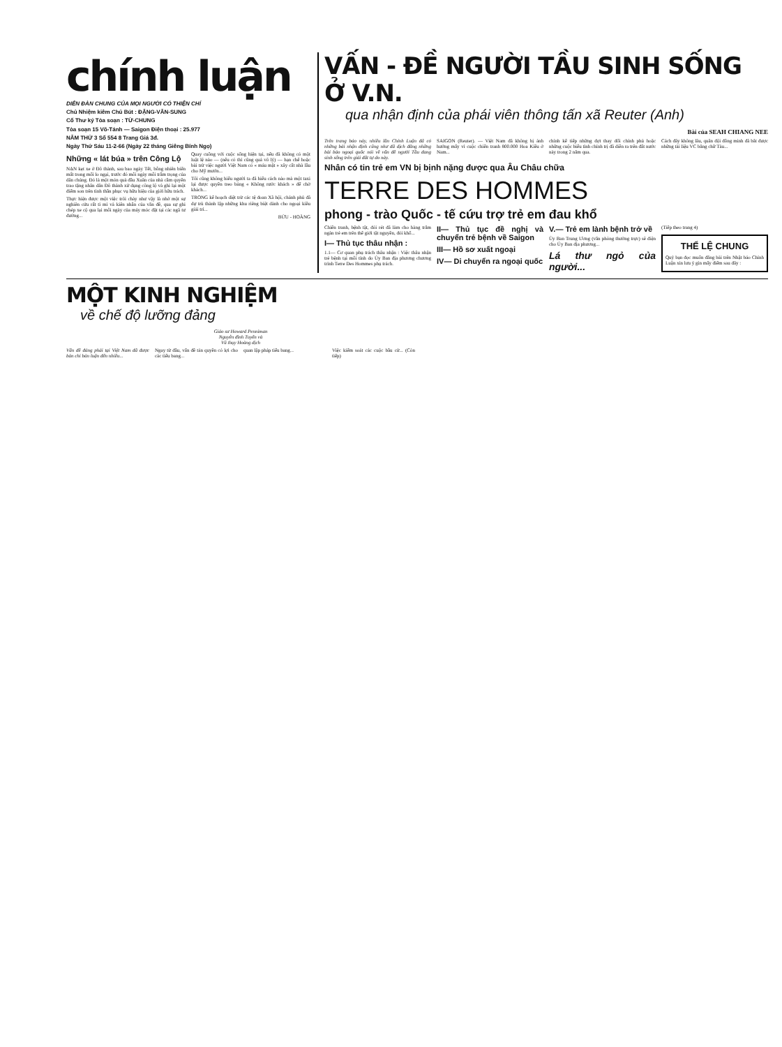chính luận
DIỄN ĐÀN CHUNG CỦA MỌI NGƯỜI CÓ THIỆN CHÍ
Chủ Nhiệm kiêm Chủ Bút : ĐẶNG-VĂN-SUNG
Cố Thư ký Tòa soạn : TỪ-CHUNG
Tòa soạn 15 Võ-Tánh — Saigon Điện thoại : 25.977
NĂM THỨ 3 Số 554 8 Trang Giá 3đ.
Ngày Thứ Sáu 11-2-66 (Ngày 22 tháng Giêng Bính Ngọ)
Những « lát búa » trên Công Lộ
NẠN kẹt xe ở Đô thành, sau bao ngày Tết, bỗng nhiên biến mất trong mối lo ngại, trước đó mỗi ngày mỗi trầm trọng của dân chúng. Đó là một món quà đầu Xuân của nhà cầm quyền trao tặng nhân dân Đô thành xử dụng công lộ và ghi lại một điểm son trên tinh thần phục vụ hữu hiệu của giới hữu trách.
Thực hiện được một việc trôi chảy như vậy là nhờ một sự nghiên cứu rất tỉ mỉ và kiên nhẫn của văn đề, qua sự ghi chép xe cộ qua lại mỗi ngày của máy móc đặt tại các ngã tư đường...
Quay cuồng với cuộc sống hiện tại, nếu đã không có một luật lệ nào — (nếu có thì cũng quá vô lý) — hạn chế hoặc bài trừ việc người Việt Nam có « máu mặt » xây cất nhà lầu cho Mỹ mướn...
Tôi cũng không hiểu người ta đã hiểu cách nào mà một taxi lại được quyền treo bảng « Không rước khách » để chờ khách...
TRONG kế hoạch diệt trừ các tệ đoan Xã hội, chánh phủ đã dự trù thành lập những khu riêng biệt dành cho ngoại kiều giải trí...
BỬU - HOÀNG
VẤN - ĐỀ NGƯỜI TẦU SINH SỐNG Ở V.N.
qua nhận định của phái viên thông tấn xã Reuter (Anh)
Bài của SEAH CHIANG NEE
Trên trang báo này, nhiều lần Chính Luận đã có những bài nhận định cũng như đã dịch đăng những bài báo ngoại quốc nói về vấn đề người Tầu đang sinh sống trên giải đất tự do này.
SAIGON (Reuter). — Việt Nam đã không bị ảnh hưởng mấy vì cuộc chiến tranh 800.000 Hoa Kiều ở Nam...
chính kế tiếp những đợt thay đổi chính phủ hoặc những cuộc biểu tình chính trị đã diễn ra trên đất nước này trong 2 năm qua.
Cách đây không lâu, quân đội đồng minh đã bắt được những tài liệu VC bằng chữ Tàu...
Nhân có tin trẻ em VN bị bịnh nặng được qua Âu Châu chữa
TERRE DES HOMMES
phong - trào Quốc - tế cứu trợ trẻ em đau khổ
Chiến tranh, bệnh tật, đói rét đã làm cho hàng trăm ngàn trẻ em trên thế giới tật nguyền, đói khổ...
I— Thủ tục thâu nhận :
1.1— Cơ quan phụ trách thâu nhận : Việc thâu nhận trẻ bệnh tại mỗi tỉnh do Ủy Ban địa phương chương trình Terre Des Hommes phụ trách.
II— Thủ tục đề nghị và chuyển trẻ bệnh về Saigon
III— Hồ sơ xuất ngoại
IV— Di chuyển ra ngoại quốc
V.— Trẻ em lành bệnh trở về
Ủy Ban Trung Ương (văn phòng thường trực) sẽ điện cho Ủy Ban địa phương...
Lá thư ngỏ của người...
(Tiếp theo trang 4)
THỂ LỆ CHUNG
Quý bạn đọc muốn đăng bài trên Nhật báo Chính Luận xin lưu ý gìn mấy điểm sau đây :
MỘT KINH NGHIỆM
về chế độ lưỡng đảng
Giáo sư Howard Penniman
Nguyễn đình Tuyến và
Vũ thụy Hoàng dịch
Vấn đề đảng phái tại Việt Nam đã được bàn chi bàn luận đến nhiều...
Ngay từ đầu, vấn đề tản quyền có lợi cho các tiểu bang...
quan lập pháp tiểu bang...
Việc kiểm soát các cuộc bầu cử... (Còn tiếp)